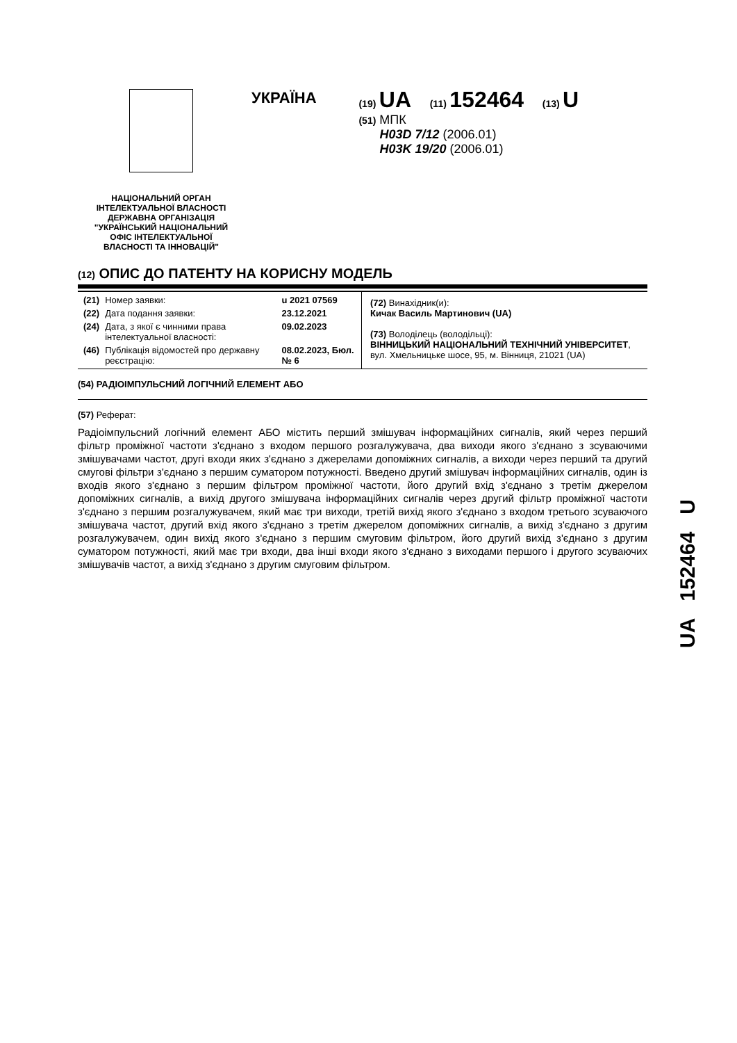НАЦІОНАЛЬНИЙ ОРГАН
ІНТЕЛЕКТУАЛЬНОЇ ВЛАСНОСТІ
ДЕРЖАВНА ОРГАНІЗАЦІЯ
"УКРАЇНСЬКИЙ НАЦІОНАЛЬНИЙ
ОФІС ІНТЕЛЕКТУАЛЬНОЇ
ВЛАСНОСТІ ТА ІННОВАЦІЙ"
УКРАЇНА
(19) UA (11) 152464 (13) U
(51) МПК
H03D 7/12 (2006.01)
H03K 19/20 (2006.01)
(12) ОПИС ДО ПАТЕНТУ НА КОРИСНУ МОДЕЛЬ
| / (21) / Номер заявки: / u 2021 07569 / / (22) / Дата подання заявки: / 23.12.2021 / / (24) / Дата, з якої є чинними права інтелектуальної власності: / 09.02.2023 / / (46) / Публікація відомостей про державну реєстрацію: / 08.02.2023, Бюл.№ 6 / | (72) Винахідник(и): Кичак Василь Мартинович (UA) (73) Володілець (володільці): ВІННИЦЬКИЙ НАЦІОНАЛЬНИЙ ТЕХНІЧНИЙ УНІВЕРСИТЕТ , вул. Хмельницьке шосе, 95, м. Вінниця, 21021 (UA) |
(54) РАДІОІМПУЛЬСНИЙ ЛОГІЧНИЙ ЕЛЕМЕНТ АБО
(57) Реферат:
Радіоімпульсний логічний елемент АБО містить перший змішувач інформаційних сигналів, який через перший фільтр проміжної частоти з'єднано з входом першого розгалужувача, два виходи якого з'єднано з зсуваючими змішувачами частот, другі входи яких з'єднано з джерелами допоміжних сигналів, а виходи через перший та другий смугові фільтри з'єднано з першим суматором потужності. Введено другий змішувач інформаційних сигналів, один із входів якого з'єднано з першим фільтром проміжної частоти, його другий вхід з'єднано з третім джерелом допоміжних сигналів, а вихід другого змішувача інформаційних сигналів через другий фільтр проміжної частоти з'єднано з першим розгалужувачем, який має три виходи, третій вихід якого з'єднано з входом третього зсуваючого змішувача частот, другий вхід якого з'єднано з третім джерелом допоміжних сигналів, а вихід з'єднано з другим розгалужувачем, один вихід якого з'єднано з першим смуговим фільтром, його другий вихід з'єднано з другим суматором потужності, який має три входи, два інші входи якого з'єднано з виходами першого і другого зсуваючих змішувачів частот, а вихід з'єднано з другим смуговим фільтром.
UA 152464 U